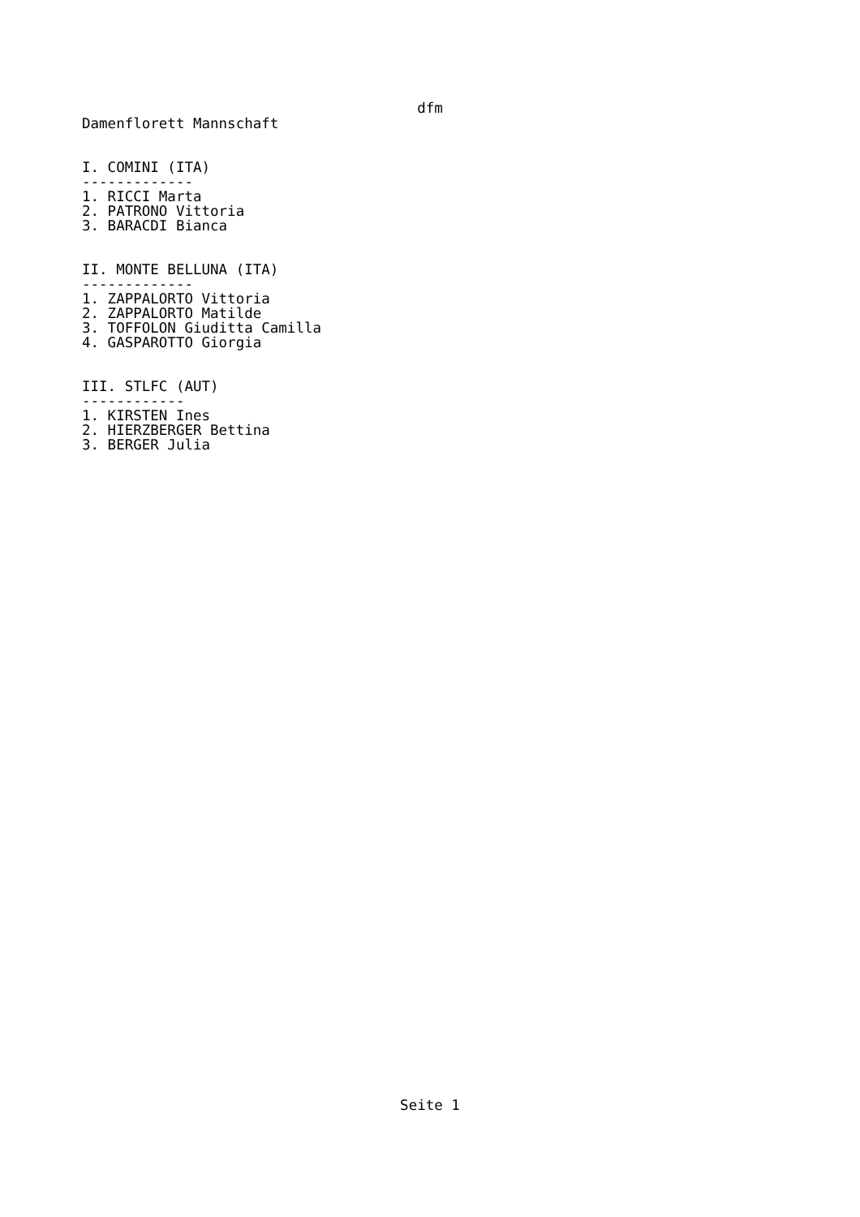dfm
Damenflorett Mannschaft


I. COMINI (ITA)
-------------
1. RICCI Marta
2. PATRONO Vittoria
3. BARACDI Bianca


II. MONTE BELLUNA (ITA)
-------------
1. ZAPPALORTO Vittoria
2. ZAPPALORTO Matilde
3. TOFFOLON Giuditta Camilla
4. GASPAROTTO Giorgia


III. STLFC (AUT)
------------
1. KIRSTEN Ines
2. HIERZBERGER Bettina
3. BERGER Julia
Seite 1